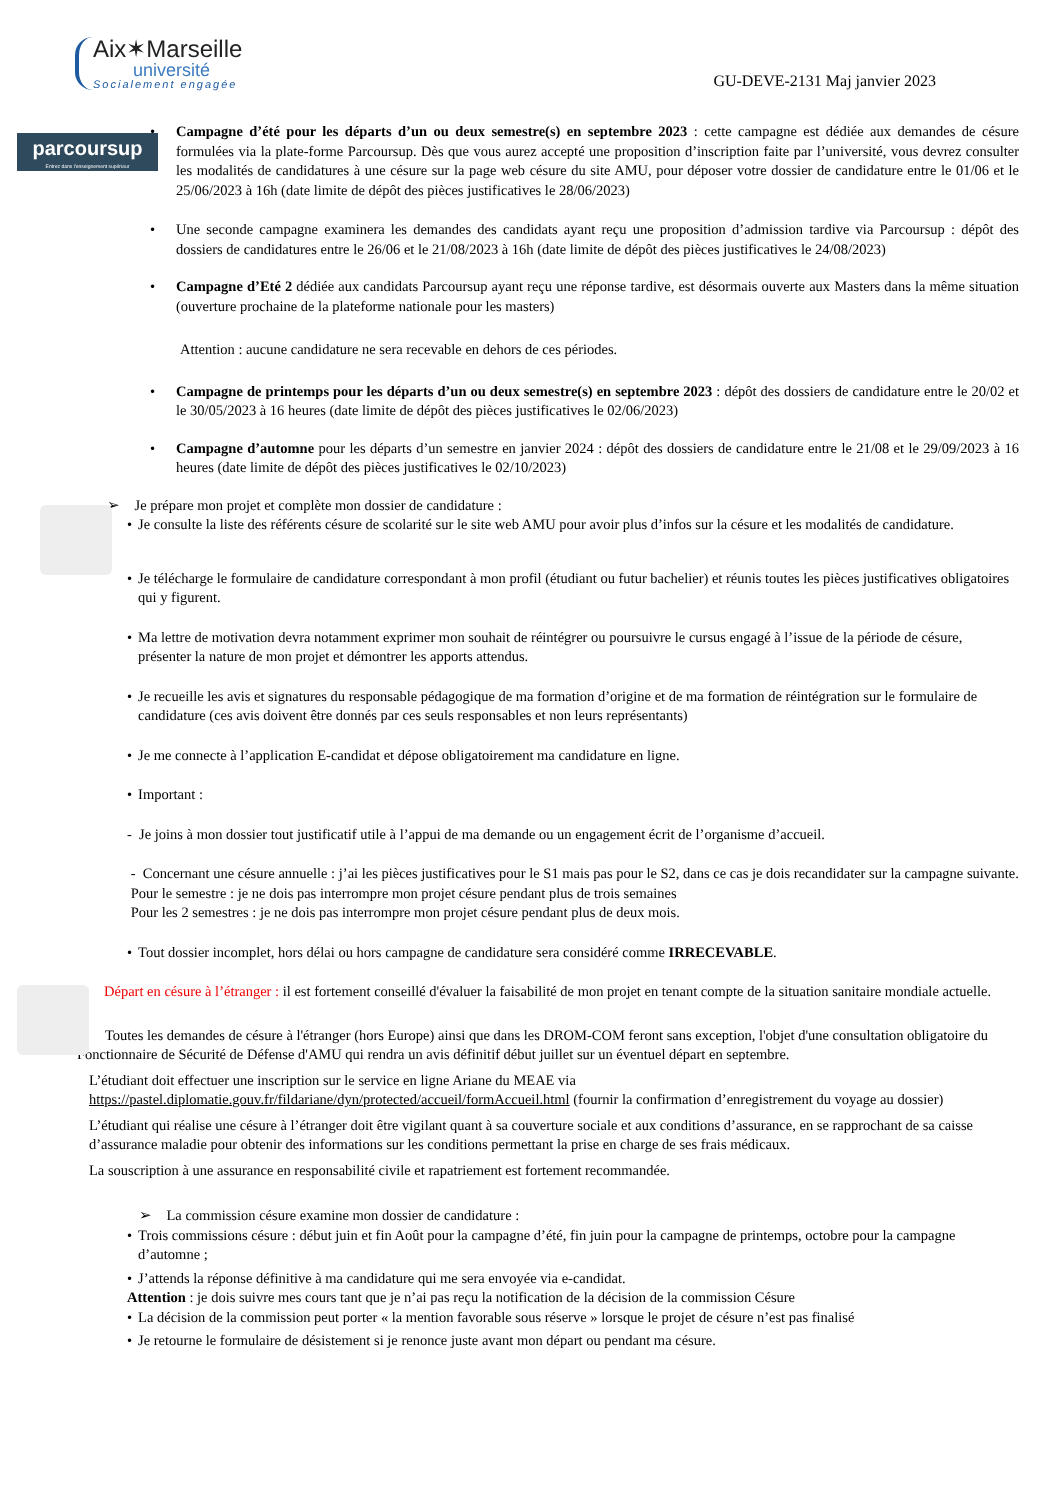Aix✶Marseille
université
Socialement engagée
GU-DEVE-2131 Maj janvier 2023
parcoursup
Entrez dans l'enseignement supérieur
•
Campagne d’été pour les départs d’un ou deux semestre(s) en septembre 2023 : cette campagne est dédiée aux demandes de césure formulées via la plate-forme Parcoursup. Dès que vous aurez accepté une proposition d’inscription faite par l’université, vous devrez consulter les modalités de candidatures à une césure sur la page web césure du site AMU, pour déposer votre dossier de candidature entre le 01/06 et le 25/06/2023 à 16h (date limite de dépôt des pièces justificatives le 28/06/2023)
•
Une seconde campagne examinera les demandes des candidats ayant reçu une proposition d’admission tardive via Parcoursup : dépôt des dossiers de candidatures entre le 26/06 et le 21/08/2023 à 16h (date limite de dépôt des pièces justificatives le 24/08/2023)
•
Campagne d’Eté 2 dédiée aux candidats Parcoursup ayant reçu une réponse tardive, est désormais ouverte aux Masters dans la même situation (ouverture prochaine de la plateforme nationale pour les masters)
Attention : aucune candidature ne sera recevable en dehors de ces périodes.
•
Campagne de printemps pour les départs d’un ou deux semestre(s) en septembre 2023 : dépôt des dossiers de candidature entre le 20/02 et le 30/05/2023 à 16 heures (date limite de dépôt des pièces justificatives le 02/06/2023)
•
Campagne d’automne pour les départs d’un semestre en janvier 2024 : dépôt des dossiers de candidature entre le 21/08 et le 29/09/2023 à 16 heures (date limite de dépôt des pièces justificatives le 02/10/2023)
➢ Je prépare mon projet et complète mon dossier de candidature :
• Je consulte la liste des référents césure de scolarité sur le site web AMU pour avoir plus d’infos sur la césure et les modalités de candidature.
• Je télécharge le formulaire de candidature correspondant à mon profil (étudiant ou futur bachelier) et réunis toutes les pièces justificatives obligatoires qui y figurent.
• Ma lettre de motivation devra notamment exprimer mon souhait de réintégrer ou poursuivre le cursus engagé à l’issue de la période de césure, présenter la nature de mon projet et démontrer les apports attendus.
• Je recueille les avis et signatures du responsable pédagogique de ma formation d’origine et de ma formation de réintégration sur le formulaire de candidature (ces avis doivent être donnés par ces seuls responsables et non leurs représentants)
• Je me connecte à l’application E-candidat et dépose obligatoirement ma candidature en ligne.
• Important :
- Je joins à mon dossier tout justificatif utile à l’appui de ma demande ou un engagement écrit de l’organisme d’accueil.
- Concernant une césure annuelle : j’ai les pièces justificatives pour le S1 mais pas pour le S2, dans ce cas je dois recandidater sur la campagne suivante.
Pour le semestre : je ne dois pas interrompre mon projet césure pendant plus de trois semaines
Pour les 2 semestres : je ne dois pas interrompre mon projet césure pendant plus de deux mois.
• Tout dossier incomplet, hors délai ou hors campagne de candidature sera considéré comme IRRECEVABLE.
Départ en césure à l’étranger : il est fortement conseillé d'évaluer la faisabilité de mon projet en tenant compte de la situation sanitaire mondiale actuelle.
Toutes les demandes de césure à l'étranger (hors Europe) ainsi que dans les DROM-COM feront sans exception, l'objet d'une consultation obligatoire du Fonctionnaire de Sécurité de Défense d'AMU qui rendra un avis définitif début juillet sur un éventuel départ en septembre.
L’étudiant doit effectuer une inscription sur le service en ligne Ariane du MEAE via https://pastel.diplomatie.gouv.fr/fildariane/dyn/protected/accueil/formAccueil.html (fournir la confirmation d’enregistrement du voyage au dossier)
L’étudiant qui réalise une césure à l’étranger doit être vigilant quant à sa couverture sociale et aux conditions d’assurance, en se rapprochant de sa caisse d’assurance maladie pour obtenir des informations sur les conditions permettant la prise en charge de ses frais médicaux.
La souscription à une assurance en responsabilité civile et rapatriement est fortement recommandée.
➢ La commission césure examine mon dossier de candidature :
• Trois commissions césure : début juin et fin Août pour la campagne d’été, fin juin pour la campagne de printemps, octobre pour la campagne d’automne ;
• J’attends la réponse définitive à ma candidature qui me sera envoyée via e-candidat.
Attention : je dois suivre mes cours tant que je n’ai pas reçu la notification de la décision de la commission Césure
• La décision de la commission peut porter « la mention favorable sous réserve » lorsque le projet de césure n’est pas finalisé
• Je retourne le formulaire de désistement si je renonce juste avant mon départ ou pendant ma césure.